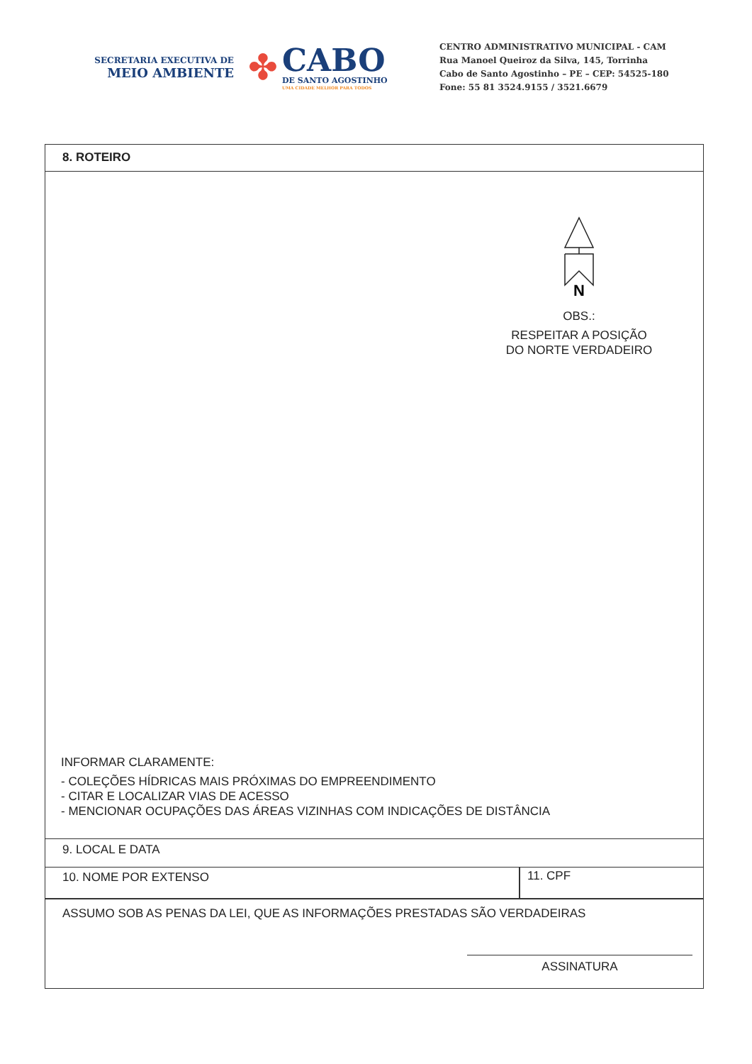SECRETARIA EXECUTIVA DE
MEIO AMBIENTE
✤
CABO
DE SANTO AGOSTINHO
UMA CIDADE MELHOR PARA TODOS
CENTRO ADMINISTRATIVO MUNICIPAL - CAM
Rua Manoel Queiroz da Silva, 145, Torrinha
Cabo de Santo Agostinho – PE – CEP: 54525-180
Fone: 55 81 3524.9155 / 3521.6679
8. ROTEIRO
N
OBS.:
RESPEITAR A POSIÇÃO
DO NORTE VERDADEIRO
INFORMAR CLARAMENTE:
- COLEÇÕES HÍDRICAS MAIS PRÓXIMAS DO EMPREENDIMENTO
- CITAR E LOCALIZAR VIAS DE ACESSO
- MENCIONAR OCUPAÇÕES DAS ÁREAS VIZINHAS COM INDICAÇÕES DE DISTÂNCIA
9. LOCAL E DATA
10. NOME POR EXTENSO 11. CPF
ASSUMO SOB AS PENAS DA LEI, QUE AS INFORMAÇÕES PRESTADAS SÃO VERDADEIRAS
ASSINATURA